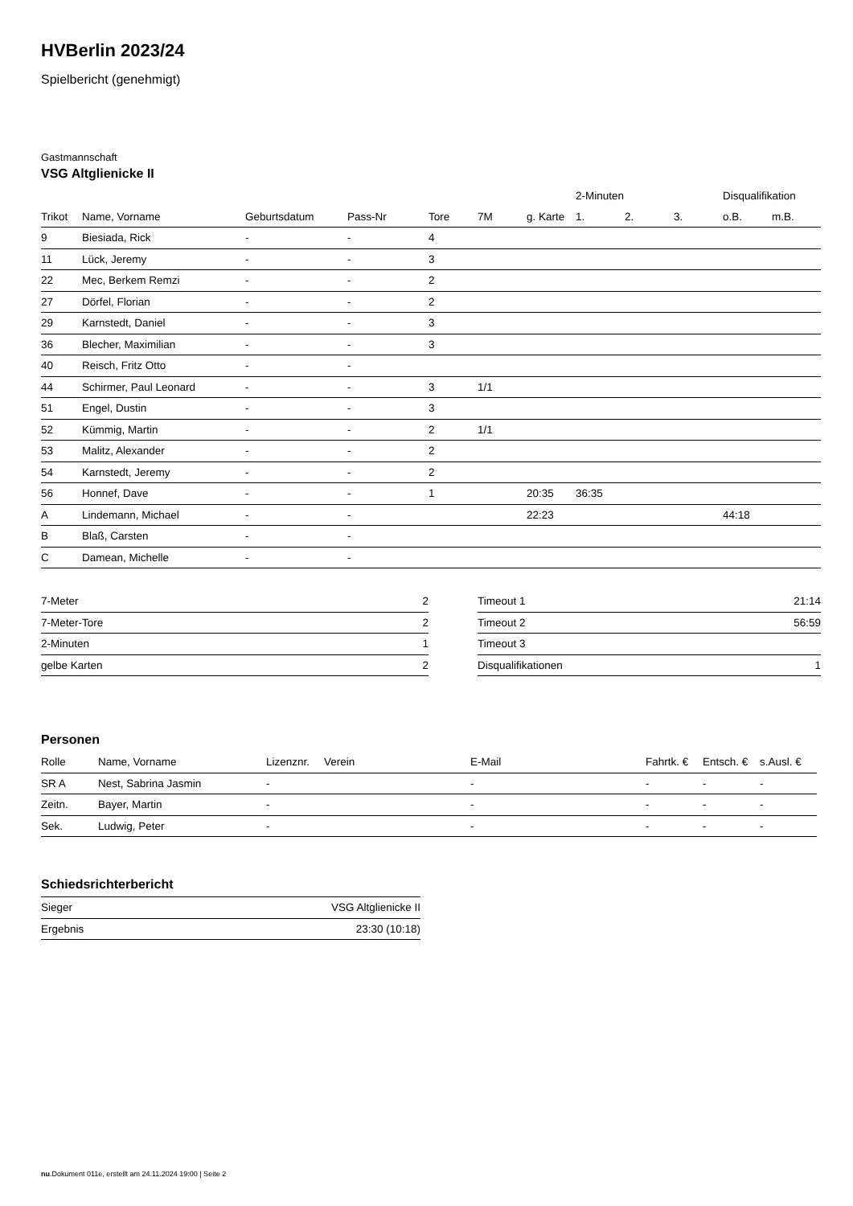HVBerlin 2023/24
Spielbericht (genehmigt)
Gastmannschaft
VSG Altglienicke II
| | | | | | | | 2-Minuten | | | Disqualifikation | |
| --- | --- | --- | --- | --- | --- | --- | --- | --- | --- | --- | --- |
| Trikot | Name, Vorname | Geburtsdatum | Pass-Nr | Tore | 7M | g. Karte | 1. | 2. | 3. | o.B. | m.B. |
| 9 | Biesiada, Rick | - | - | 4 | | | | | | | |
| 11 | Lück, Jeremy | - | - | 3 | | | | | | | |
| 22 | Mec, Berkem Remzi | - | - | 2 | | | | | | | |
| 27 | Dörfel, Florian | - | - | 2 | | | | | | | |
| 29 | Karnstedt, Daniel | - | - | 3 | | | | | | | |
| 36 | Blecher, Maximilian | - | - | 3 | | | | | | | |
| 40 | Reisch, Fritz Otto | - | - | | | | | | | | |
| 44 | Schirmer, Paul Leonard | - | - | 3 | 1/1 | | | | | | |
| 51 | Engel, Dustin | - | - | 3 | | | | | | | |
| 52 | Kümmig, Martin | - | - | 2 | 1/1 | | | | | | |
| 53 | Malitz, Alexander | - | - | 2 | | | | | | | |
| 54 | Karnstedt, Jeremy | - | - | 2 | | | | | | | |
| 56 | Honnef, Dave | - | - | 1 | | 20:35 | 36:35 | | | | |
| A | Lindemann, Michael | - | - | | | 22:23 | | | | 44:18 | |
| B | Blaß, Carsten | - | - | | | | | | | | |
| C | Damean, Michelle | - | - | | | | | | | | |
| 7-Meter | 2 |
| 7-Meter-Tore | 2 |
| 2-Minuten | 1 |
| gelbe Karten | 2 |
| Timeout 1 | 21:14 |
| Timeout 2 | 56:59 |
| Timeout 3 | |
| Disqualifikationen | 1 |
Personen
| Rolle | Name, Vorname | Lizenznr. | Verein | E-Mail | Fahrtk. € | Entsch. € | s.Ausl. € |
| --- | --- | --- | --- | --- | --- | --- | --- |
| SR A | Nest, Sabrina Jasmin | - | | - | - | - | - |
| Zeitn. | Bayer, Martin | - | | - | - | - | - |
| Sek. | Ludwig, Peter | - | | - | - | - | - |
Schiedsrichterbericht
| Sieger | VSG Altglienicke II |
| Ergebnis | 23:30 (10:18) |
nu.Dokument 011e, erstellt am 24.11.2024 19:00 | Seite 2